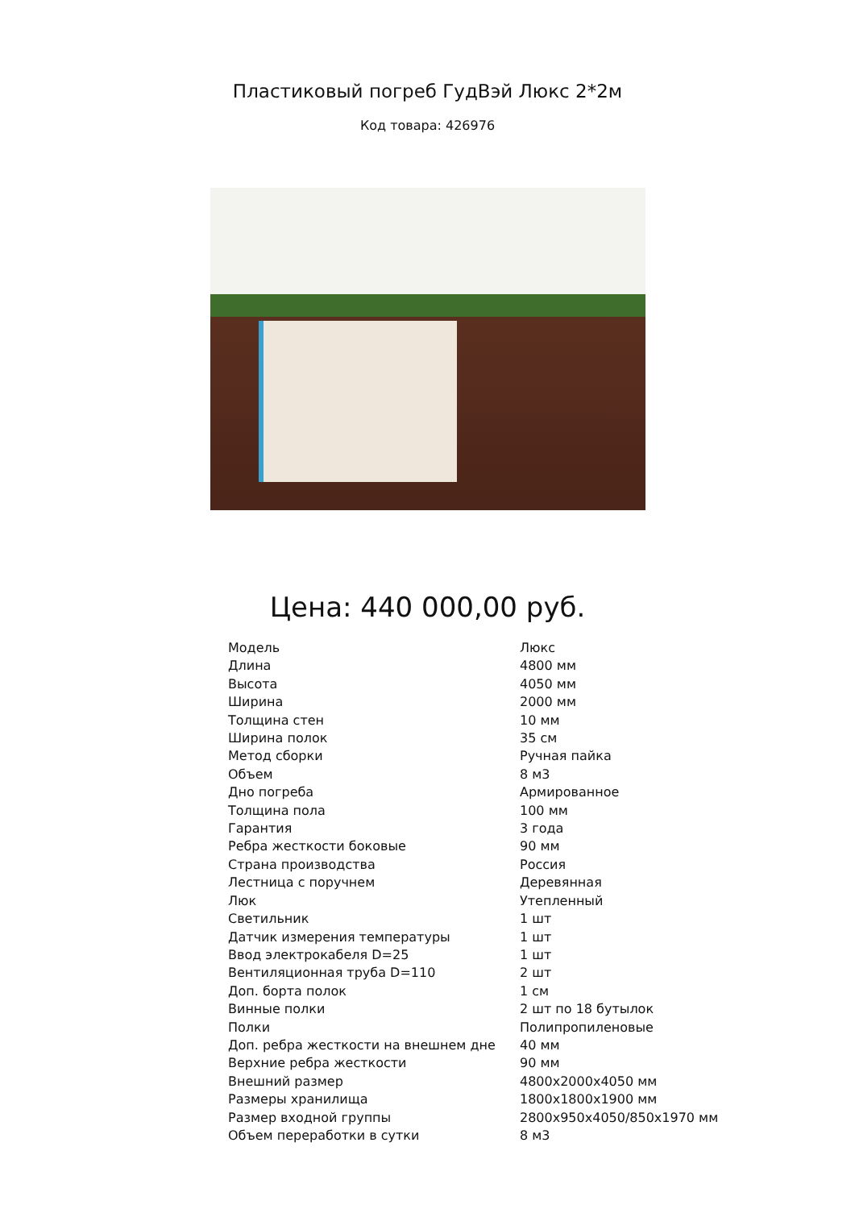Пластиковый погреб ГудВэй Люкс 2*2м
Код товара: 426976
Цена: 440 000,00 руб.
| Модель | Люкс |
| Длина | 4800 мм |
| Высота | 4050 мм |
| Ширина | 2000 мм |
| Толщина стен | 10 мм |
| Ширина полок | 35 см |
| Метод сборки | Ручная пайка |
| Объем | 8 м3 |
| Дно погреба | Армированное |
| Толщина пола | 100 мм |
| Гарантия | 3 года |
| Ребра жесткости боковые | 90 мм |
| Страна производства | Россия |
| Лестница с поручнем | Деревянная |
| Люк | Утепленный |
| Светильник | 1 шт |
| Датчик измерения температуры | 1 шт |
| Ввод электрокабеля D=25 | 1 шт |
| Вентиляционная труба D=110 | 2 шт |
| Доп. борта полок | 1 см |
| Винные полки | 2 шт по 18 бутылок |
| Полки | Полипропиленовые |
| Доп. ребра жесткости на внешнем дне | 40 мм |
| Верхние ребра жесткости | 90 мм |
| Внешний размер | 4800x2000x4050 мм |
| Размеры хранилища | 1800x1800x1900 мм |
| Размер входной группы | 2800x950x4050/850x1970 мм |
| Объем переработки в сутки | 8 м3 |